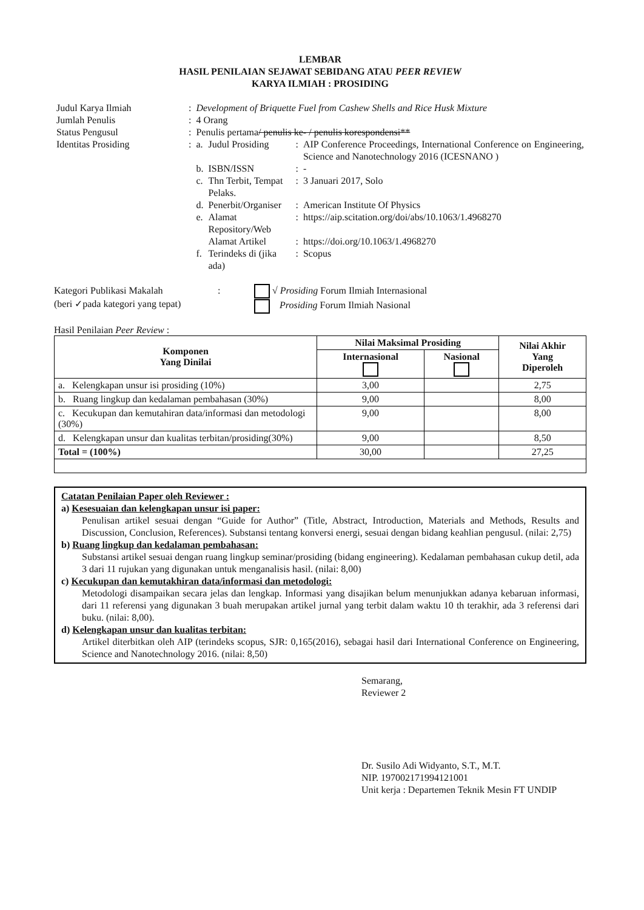LEMBAR
HASIL PENILAIAN SEJAWAT SEBIDANG ATAU PEER REVIEW
KARYA ILMIAH : PROSIDING
| Judul Karya Ilmiah | : | Development of Briquette Fuel from Cashew Shells and Rice Husk Mixture | | | |
| Jumlah Penulis | : | 4 Orang | | | |
| Status Pengusul | : | Penulis pertama / penulis ke- / penulis korespondensi** | | | |
| Identitas Prosiding | : | a. | Judul Prosiding | : | AIP Conference Proceedings, International Conference on Engineering, Science and Nanotechnology 2016 (ICESNANO ) |
| | | b. | ISBN/ISSN | : | - |
| | | c. | Thn Terbit, Tempat Pelaks. | : | 3 Januari 2017, Solo |
| | | d. | Penerbit/Organiser | : | American Institute Of Physics |
| | | e. | Alamat Repository/Web | : | https://aip.scitation.org/doi/abs/10.1063/1.4968270 |
| | | | Alamat Artikel | : | https://doi.org/10.1063/1.4968270 |
| | | f. | Terindeks di (jika ada) | : | Scopus |
Kategori Publikasi Makalah
(beri ✓pada kategori yang tepat)
: √ Prosiding Forum Ilmiah Internasional
Prosiding Forum Ilmiah Nasional
Hasil Penilaian Peer Review :
| Komponen Yang Dinilai | Nilai Maksimal Prosiding | | Nilai Akhir Yang Diperoleh |
| --- | --- | --- | --- |
| | Internasional | Nasional | |
| a. Kelengkapan unsur isi prosiding (10%) | 3,00 | | 2,75 |
| b. Ruang lingkup dan kedalaman pembahasan (30%) | 9,00 | | 8,00 |
| c. Kecukupan dan kemutahiran data/informasi dan metodologi (30%) | 9,00 | | 8,00 |
| d. Kelengkapan unsur dan kualitas terbitan/prosiding(30%) | 9,00 | | 8,50 |
| Total = (100%) | 30,00 | | 27,25 |
Catatan Penilaian Paper oleh Reviewer :
a) Kesesuaian dan kelengkapan unsur isi paper:
Penulisan artikel sesuai dengan “Guide for Author” (Title, Abstract, Introduction, Materials and Methods, Results and Discussion, Conclusion, References). Substansi tentang konversi energi, sesuai dengan bidang keahlian pengusul. (nilai: 2,75)
b) Ruang lingkup dan kedalaman pembahasan:
Substansi artikel sesuai dengan ruang lingkup seminar/prosiding (bidang engineering). Kedalaman pembahasan cukup detil, ada 3 dari 11 rujukan yang digunakan untuk menganalisis hasil. (nilai: 8,00)
c) Kecukupan dan kemutakhiran data/informasi dan metodologi:
Metodologi disampaikan secara jelas dan lengkap. Informasi yang disajikan belum menunjukkan adanya kebaruan informasi, dari 11 referensi yang digunakan 3 buah merupakan artikel jurnal yang terbit dalam waktu 10 th terakhir, ada 3 referensi dari buku. (nilai: 8,00).
d) Kelengkapan unsur dan kualitas terbitan:
Artikel diterbitkan oleh AIP (terindeks scopus, SJR: 0,165(2016), sebagai hasil dari International Conference on Engineering, Science and Nanotechnology 2016. (nilai: 8,50)
Semarang,
Reviewer 2
Dr. Susilo Adi Widyanto, S.T., M.T.
NIP. 197002171994121001
Unit kerja : Departemen Teknik Mesin FT UNDIP